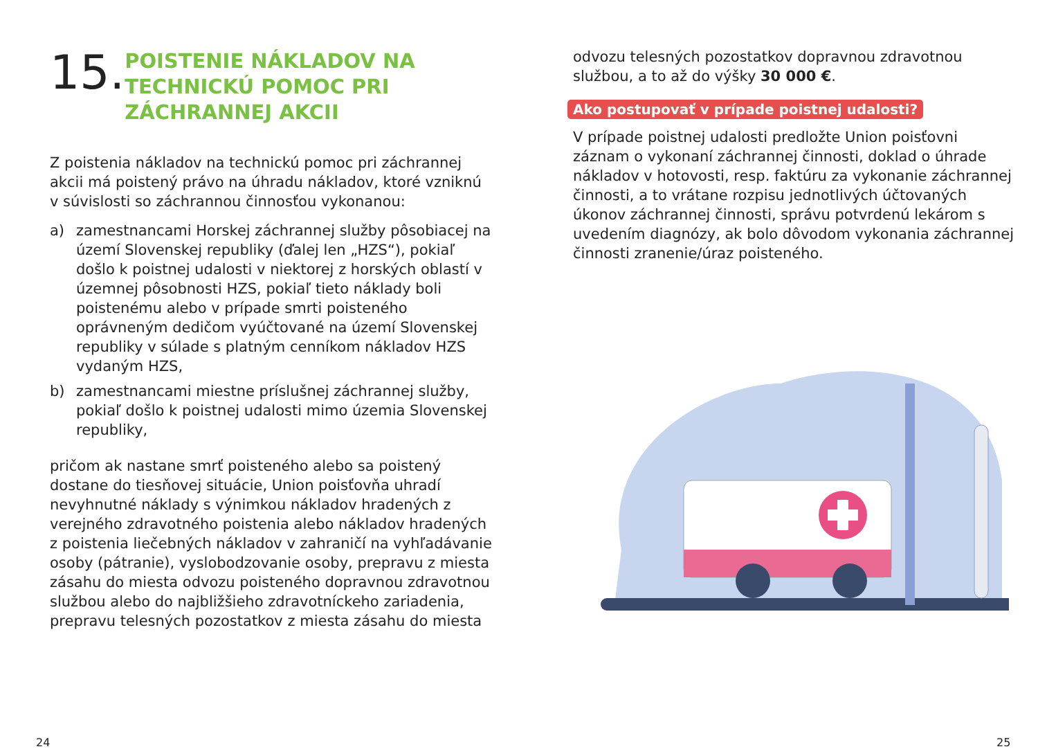15.
POISTENIE NÁKLADOV NA TECHNICKÚ POMOC PRI ZÁCHRANNEJ AKCII
Z poistenia nákladov na technickú pomoc pri záchrannej akcii má poistený právo na úhradu nákladov, ktoré vzniknú v súvislosti so záchrannou činnosťou vykonanou:
a) zamestnancami Horskej záchrannej služby pôsobiacej na území Slovenskej republiky (ďalej len „HZS“), pokiaľ došlo k poistnej udalosti v niektorej z horských oblastí v územnej pôsob­nosti HZS, pokiaľ tieto náklady boli poistenému alebo v prípade smrti poisteného oprávneným dedičom vyúčtované na území Slovenskej republiky v súlade s platným cenníkom nákladov HZS vydaným HZS,
b) zamestnancami miestne príslušnej záchrannej služby, pokiaľ došlo k poistnej udalosti mimo územia Slovenskej republiky,
pričom ak nastane smrť poisteného alebo sa poistený dostane do tiesňovej situácie, Union poisťovňa uhradí nevyhnutné náklady s výnimkou nákladov hradených z verejného zdravotného poistenia alebo nákladov hradených z poistenia liečebných nákladov v zahraničí na vyhľadávanie osoby (pátranie), vyslobodzovanie osoby, prepravu z miesta zásahu do miesta odvozu poisteného dopravnou zdravotnou službou alebo do najbližšieho zdravotníckeho zariadenia, prepravu telesných pozostatkov z miesta zásahu do miesta
odvozu telesných pozostatkov dopravnou zdravotnou službou, a to až do výšky 30 000 €.
Ako postupovať v prípade poistnej udalosti?
V prípade poistnej udalosti predložte Union poisťovni záznam o vykonaní záchrannej činnosti, doklad o úhrade nákladov v hotovosti, resp. faktúru za vykonanie záchrannej činnosti, a to vrátane rozpisu jednotlivých účtovaných úkonov záchrannej činnosti, správu potvrdenú lekárom s uvedením diagnózy, ak bolo dôvodom vykonania záchrannej činnosti zranenie/úraz poisteného.
24 25